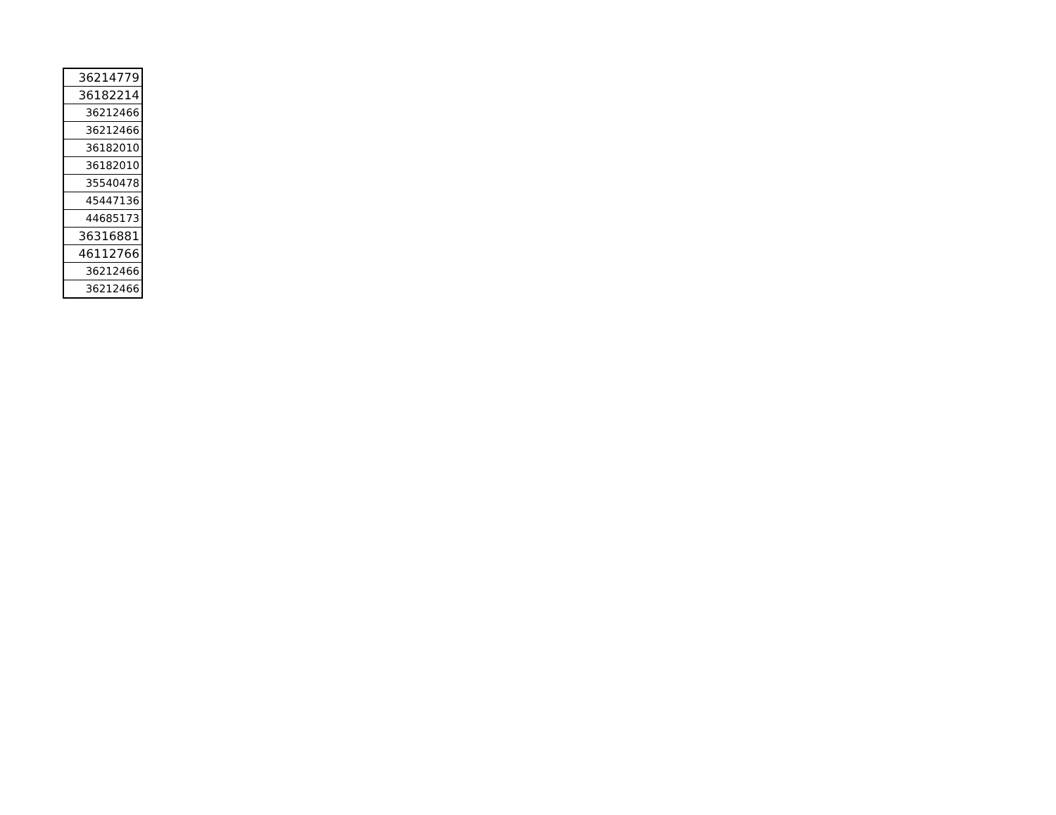| 36214779 |
| 36182214 |
| 36212466 |
| 36212466 |
| 36182010 |
| 36182010 |
| 35540478 |
| 45447136 |
| 44685173 |
| 36316881 |
| 46112766 |
| 36212466 |
| 36212466 |